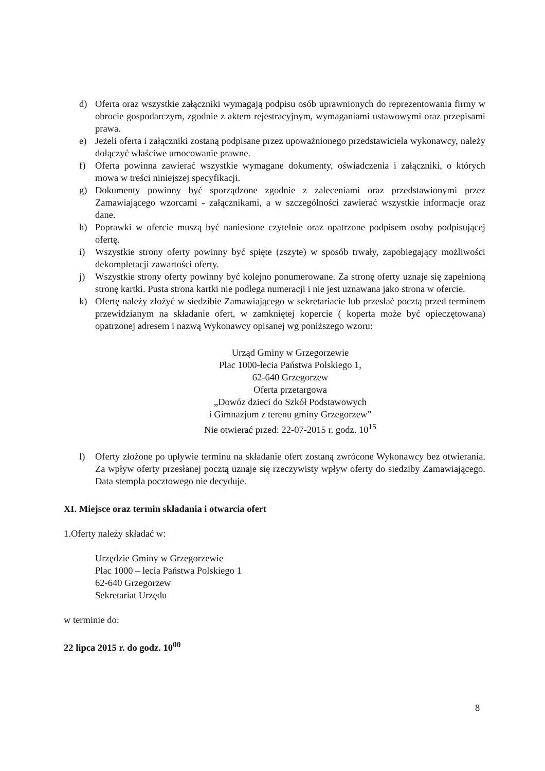d) Oferta oraz wszystkie załączniki wymagają podpisu osób uprawnionych do reprezentowania firmy w obrocie gospodarczym, zgodnie z aktem rejestracyjnym, wymaganiami ustawowymi oraz przepisami prawa.
e) Jeżeli oferta i załączniki zostaną podpisane przez upoważnionego przedstawiciela wykonawcy, należy dołączyć właściwe umocowanie prawne.
f) Oferta powinna zawierać wszystkie wymagane dokumenty, oświadczenia i załączniki, o których mowa w treści niniejszej specyfikacji.
g) Dokumenty powinny być sporządzone zgodnie z zaleceniami oraz przedstawionymi przez Zamawiającego wzorcami - załącznikami, a w szczególności zawierać wszystkie informacje oraz dane.
h) Poprawki w ofercie muszą być naniesione czytelnie oraz opatrzone podpisem osoby podpisującej ofertę.
i) Wszystkie strony oferty powinny być spięte (zszyte) w sposób trwały, zapobiegający możliwości dekompletacji zawartości oferty.
j) Wszystkie strony oferty powinny być kolejno ponumerowane. Za stronę oferty uznaje się zapełnioną stronę kartki. Pusta strona kartki nie podlega numeracji i nie jest uznawana jako strona w ofercie.
k) Ofertę należy złożyć w siedzibie Zamawiającego w sekretariacie lub przesłać pocztą przed terminem przewidzianym na składanie ofert, w zamkniętej kopercie ( koperta może być opieczętowana) opatrzonej adresem i nazwą Wykonawcy opisanej wg poniższego wzoru:
Urząd Gminy w Grzegorzewie
Plac 1000-lecia Państwa Polskiego 1,
62-640 Grzegorzew
Oferta przetargowa
„Dowóz dzieci do Szkół Podstawowych
i Gimnazjum z terenu gminy Grzegorzew”
Nie otwierać przed: 22-07-2015 r. godz. 10<sup>15</sup>
l) Oferty złożone po upływie terminu na składanie ofert zostaną zwrócone Wykonawcy bez otwierania. Za wpływ oferty przesłanej pocztą uznaje się rzeczywisty wpływ oferty do siedziby Zamawiającego. Data stempla pocztowego nie decyduje.
XI. Miejsce oraz termin składania i otwarcia ofert
1.Oferty należy składać w:
Urzędzie Gminy w Grzegorzewie
Plac 1000 – lecia Państwa Polskiego 1
62-640 Grzegorzew
Sekretariat Urzędu
w terminie do:
22 lipca 2015 r. do godz. 10<sup>00</sup>
8